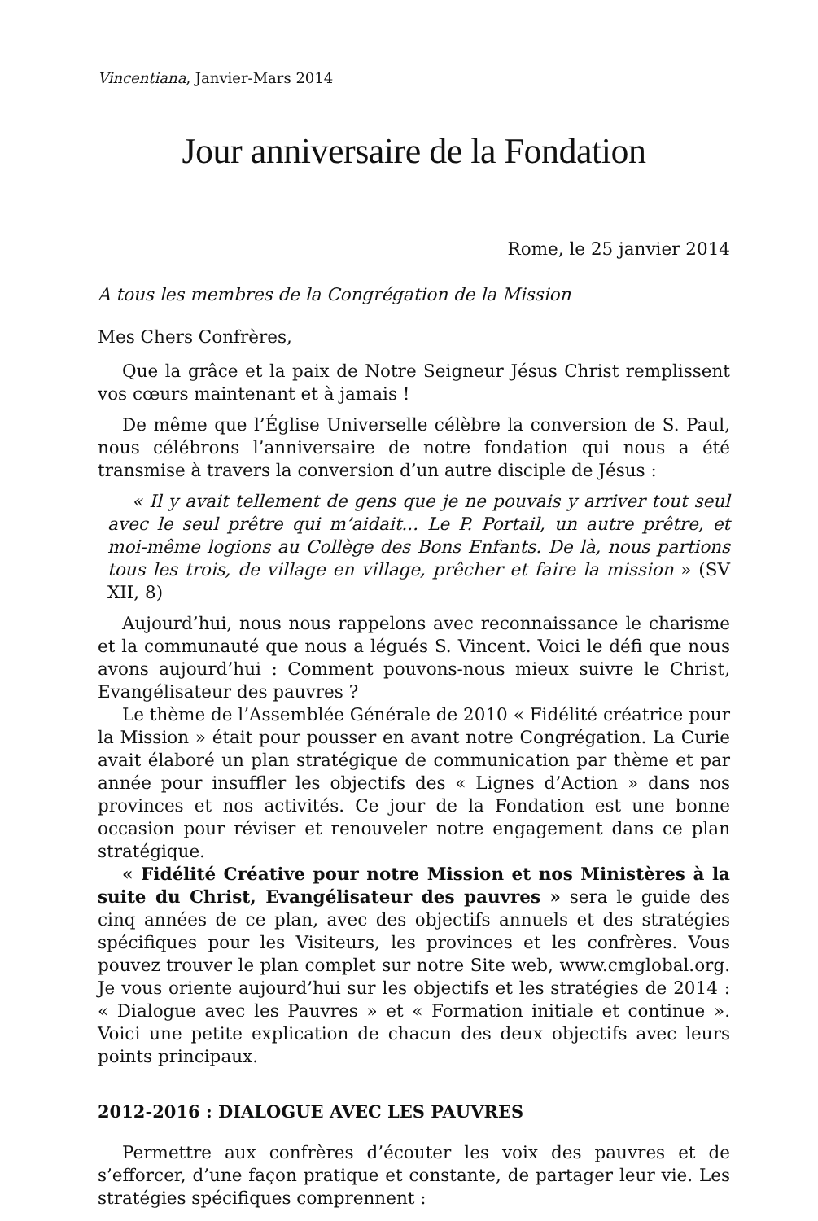Vincentiana, Janvier-Mars 2014
Jour anniversaire de la Fondation
Rome, le 25 janvier 2014
A tous les membres de la Congrégation de la Mission
Mes Chers Confrères,
Que la grâce et la paix de Notre Seigneur Jésus Christ remplissent vos cœurs maintenant et à jamais !
De même que l’Église Universelle célèbre la conversion de S. Paul, nous célébrons l’anniversaire de notre fondation qui nous a été transmise à travers la conversion d’un autre disciple de Jésus :
« Il y avait tellement de gens que je ne pouvais y arriver tout seul avec le seul prêtre qui m’aidait... Le P. Portail, un autre prêtre, et moi-même logions au Collège des Bons Enfants. De là, nous partions tous les trois, de village en village, prêcher et faire la mission » (SV XII, 8)
Aujourd’hui, nous nous rappelons avec reconnaissance le charisme et la communauté que nous a légués S. Vincent. Voici le défi que nous avons aujourd’hui : Comment pouvons-nous mieux suivre le Christ, Evangélisateur des pauvres ?
Le thème de l’Assemblée Générale de 2010 « Fidélité créatrice pour la Mission » était pour pousser en avant notre Congrégation. La Curie avait élaboré un plan stratégique de communication par thème et par année pour insuffler les objectifs des « Lignes d’Action » dans nos provinces et nos activités. Ce jour de la Fondation est une bonne occasion pour réviser et renouveler notre engagement dans ce plan stratégique.
« Fidélité Créative pour notre Mission et nos Ministères à la suite du Christ, Evangélisateur des pauvres » sera le guide des cinq années de ce plan, avec des objectifs annuels et des stratégies spécifiques pour les Visiteurs, les provinces et les confrères. Vous pouvez trouver le plan complet sur notre Site web, www.cmglobal.org. Je vous oriente aujourd’hui sur les objectifs et les stratégies de 2014 : « Dialogue avec les Pauvres » et « Formation initiale et continue ». Voici une petite explication de chacun des deux objectifs avec leurs points principaux.
2012-2016 : DIALOGUE AVEC LES PAUVRES
Permettre aux confrères d’écouter les voix des pauvres et de s’efforcer, d’une façon pratique et constante, de partager leur vie. Les stratégies spécifiques comprennent :